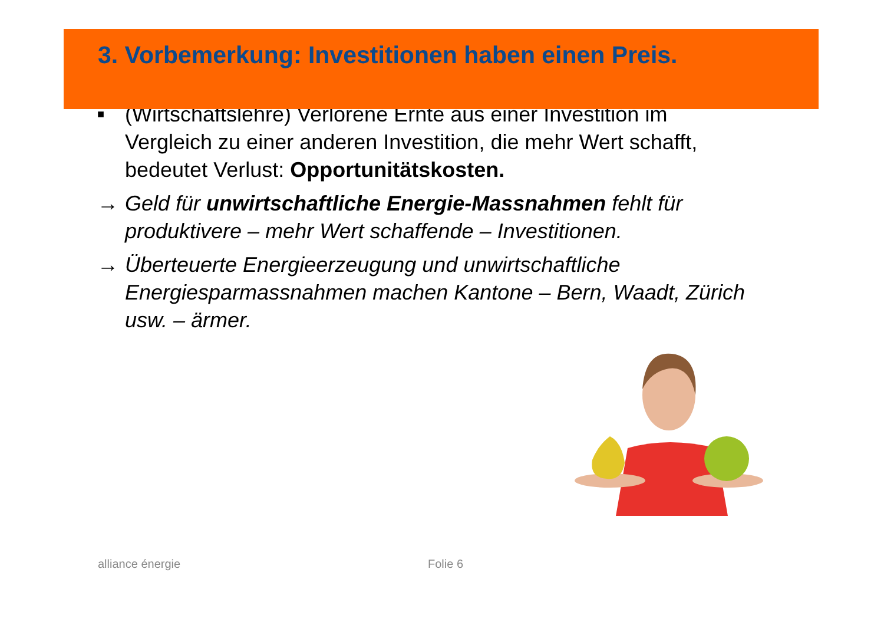3. Vorbemerkung: Investitionen haben einen Preis.
■
(Wirtschaftslehre) Verlorene Ernte aus einer Investition im Vergleich zu einer anderen Investition, die mehr Wert schafft, bedeutet Verlust: Opportunitätskosten.
→ Geld für unwirtschaftliche Energie-Massnahmen fehlt für produktivere – mehr Wert schaffende – Investitionen.
→ Überteuerte Energieerzeugung und unwirtschaftliche Energiesparmassnahmen machen Kantone – Bern, Waadt, Zürich usw. – ärmer.
alliance énergie Folie 6